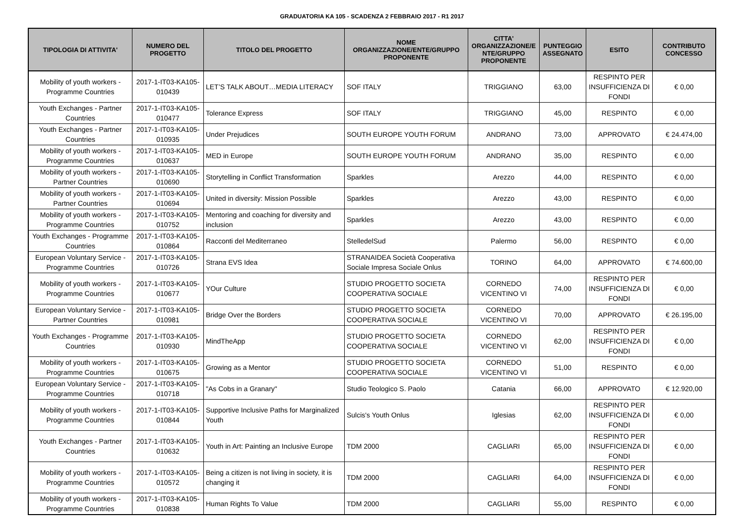GRADUATORIA KA 105 - SCADENZA 2 FEBBRAIO 2017 - R1 2017
| TIPOLOGIA DI ATTIVITA' | NUMERO DEL PROGETTO | TITOLO DEL PROGETTO | NOME ORGANIZZAZIONE/ENTE/GRUPPO PROPONENTE | CITTA' ORGANIZZAZIONE/E NTE/GRUPPO PROPONENTE | PUNTEGGIO ASSEGNATO | ESITO | CONTRIBUTO CONCESSO |
| --- | --- | --- | --- | --- | --- | --- | --- |
| Mobility of youth workers - Programme Countries | 2017-1-IT03-KA105-010439 | LET’S TALK ABOUT…MEDIA LITERACY | SOF ITALY | TRIGGIANO | 63,00 | RESPINTO PER INSUFFICIENZA DI FONDI | € 0,00 |
| Youth Exchanges - Partner Countries | 2017-1-IT03-KA105-010477 | Tolerance Express | SOF ITALY | TRIGGIANO | 45,00 | RESPINTO | € 0,00 |
| Youth Exchanges - Partner Countries | 2017-1-IT03-KA105-010935 | Under Prejudices | SOUTH EUROPE YOUTH FORUM | ANDRANO | 73,00 | APPROVATO | € 24.474,00 |
| Mobility of youth workers - Programme Countries | 2017-1-IT03-KA105-010637 | MED in Europe | SOUTH EUROPE YOUTH FORUM | ANDRANO | 35,00 | RESPINTO | € 0,00 |
| Mobility of youth workers - Partner Countries | 2017-1-IT03-KA105-010690 | Storytelling in Conflict Transformation | Sparkles | Arezzo | 44,00 | RESPINTO | € 0,00 |
| Mobility of youth workers - Partner Countries | 2017-1-IT03-KA105-010694 | United in diversity: Mission Possible | Sparkles | Arezzo | 43,00 | RESPINTO | € 0,00 |
| Mobility of youth workers - Programme Countries | 2017-1-IT03-KA105-010752 | Mentoring and coaching for diversity and inclusion | Sparkles | Arezzo | 43,00 | RESPINTO | € 0,00 |
| Youth Exchanges - Programme Countries | 2017-1-IT03-KA105-010864 | Racconti del Mediterraneo | StelledelSud | Palermo | 56,00 | RESPINTO | € 0,00 |
| European Voluntary Service - Programme Countries | 2017-1-IT03-KA105-010726 | Strana EVS Idea | STRANAIDEA Società Cooperativa Sociale Impresa Sociale Onlus | TORINO | 64,00 | APPROVATO | € 74.600,00 |
| Mobility of youth workers - Programme Countries | 2017-1-IT03-KA105-010677 | YOur Culture | STUDIO PROGETTO SOCIETA COOPERATIVA SOCIALE | CORNEDO VICENTINO VI | 74,00 | RESPINTO PER INSUFFICIENZA DI FONDI | € 0,00 |
| European Voluntary Service - Partner Countries | 2017-1-IT03-KA105-010981 | Bridge Over the Borders | STUDIO PROGETTO SOCIETA COOPERATIVA SOCIALE | CORNEDO VICENTINO VI | 70,00 | APPROVATO | € 26.195,00 |
| Youth Exchanges - Programme Countries | 2017-1-IT03-KA105-010930 | MindTheApp | STUDIO PROGETTO SOCIETA COOPERATIVA SOCIALE | CORNEDO VICENTINO VI | 62,00 | RESPINTO PER INSUFFICIENZA DI FONDI | € 0,00 |
| Mobility of youth workers - Programme Countries | 2017-1-IT03-KA105-010675 | Growing as a Mentor | STUDIO PROGETTO SOCIETA COOPERATIVA SOCIALE | CORNEDO VICENTINO VI | 51,00 | RESPINTO | € 0,00 |
| European Voluntary Service - Programme Countries | 2017-1-IT03-KA105-010718 | "As Cobs in a Granary" | Studio Teologico S. Paolo | Catania | 66,00 | APPROVATO | € 12.920,00 |
| Mobility of youth workers - Programme Countries | 2017-1-IT03-KA105-010844 | Supportive Inclusive Paths for Marginalized Youth | Sulcis's Youth Onlus | Iglesias | 62,00 | RESPINTO PER INSUFFICIENZA DI FONDI | € 0,00 |
| Youth Exchanges - Partner Countries | 2017-1-IT03-KA105-010632 | Youth in Art: Painting an Inclusive Europe | TDM 2000 | CAGLIARI | 65,00 | RESPINTO PER INSUFFICIENZA DI FONDI | € 0,00 |
| Mobility of youth workers - Programme Countries | 2017-1-IT03-KA105-010572 | Being a citizen is not living in society, it is changing it | TDM 2000 | CAGLIARI | 64,00 | RESPINTO PER INSUFFICIENZA DI FONDI | € 0,00 |
| Mobility of youth workers - Programme Countries | 2017-1-IT03-KA105-010838 | Human Rights To Value | TDM 2000 | CAGLIARI | 55,00 | RESPINTO | € 0,00 |